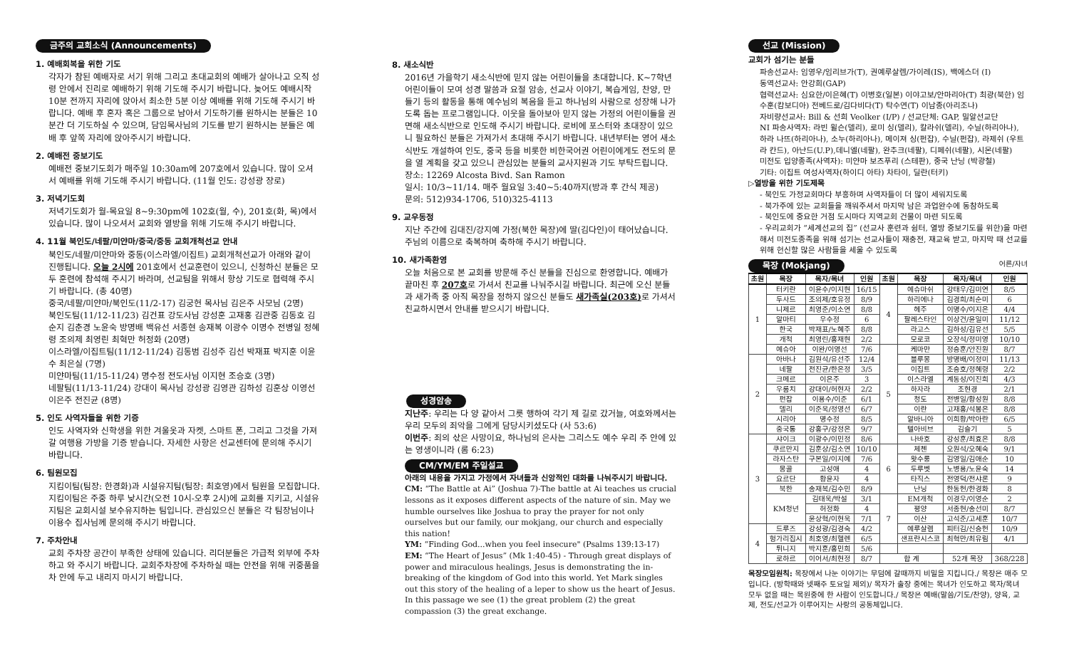금주의 교회소식 (Announcements)
1. 예배회복을 위한 기도
각자가 참된 예배자로 서기 위해 그리고 초대교회의 예배가 살아나고 오직 성령 안에서 진리로 예배하기 위해 기도해 주시기 바랍니다. 늦어도 예배시작 10분 전까지 자리에 앉아서 최소한 5분 이상 예배를 위해 기도해 주시기 바랍니다. 예배 후 혼자 혹은 그룹으로 남아서 기도하기를 원하시는 분들은 10분간 더 기도하실 수 있으며, 담임목사님의 기도를 받기 원하시는 분들은 예배 후 앞쪽 자리에 앉아주시기 바랍니다.
2. 예배전 중보기도
예배전 중보기도회가 매주일 10:30am에 207호에서 있습니다. 많이 오셔서 예배를 위해 기도해 주시기 바랍니다. (11월 인도: 강성광 장로)
3. 저녁기도회
저녁기도회가 월-목요일 8~9:30pm에 102호(월, 수), 201호(화, 목)에서 있습니다. 많이 나오셔서 교회와 열방을 위해 기도해 주시기 바랍니다.
4. 11월 북인도/네팔/미얀마/중국/중동 교회개척선교 안내
북인도/네팔/미얀마와 중동(이스라엘/이집트) 교회개척선교가 아래와 같이 진행됩니다. 오늘 2시에 201호에서 선교훈련이 있으니, 신청하신 분들은 모두 훈련에 참석해 주시기 바라며, 선교팀을 위해서 항상 기도로 협력해 주시기 바랍니다. (총 40명)
중국/네팔/미얀마/북인도(11/2-17) 김궁헌 목사님 김은주 사모님 (2명)
북인도팀(11/12-11/23) 김건표 강도사님 강성훈 고재홍 김관중 김동호 김순지 김춘경 노윤숙 방명배 백유선 서종현 송재복 이광수 이명수 전병일 정혜령 조의제 최영린 최혁만 허정화 (20명)
이스라엘/이집트팀(11/12-11/24) 김동범 김성주 김선 박재표 박지훈 이윤수 최은실 (7명)
미얀마팀(11/15-11/24) 명수정 전도사님 이지현 조승호 (3명)
네팔팀(11/13-11/24) 강대이 목사님 강성광 김영관 김하성 김훈상 이영선 이은주 전진균 (8명)
5. 인도 사역자들을 위한 기증
인도 사역자와 신학생을 위한 겨울옷과 자켓, 스마트 폰, 그리고 그것을 가져갈 여행용 가방을 기증 받습니다. 자세한 사항은 선교센터에 문의해 주시기 바랍니다.
6. 팀원모집
지킴이팀(팀장: 한경화)과 시설유지팀(팀장: 최호영)에서 팀원을 모집합니다. 지킴이팀은 주중 하루 낮시간(오전 10시-오후 2시)에 교회를 지키고, 시설유지팀은 교회시설 보수유지하는 팀입니다. 관심있으신 분들은 각 팀장님이나 이용수 집사님께 문의해 주시기 바랍니다.
7. 주차안내
교회 주차장 공간이 부족한 상태에 있습니다. 리더분들은 가급적 외부에 주차하고 와 주시기 바랍니다. 교회주차장에 주차하실 때는 안전을 위해 귀중품을 차 안에 두고 내리지 마시기 바랍니다.
8. 새소식반
2016년 가을학기 새소식반에 믿지 않는 어린이들을 초대합니다. K~7학년 어린이들이 모여 성경 말씀과 요절 암송, 선교사 이야기, 복습게임, 찬양, 만들기 등의 활동을 통해 예수님의 복음을 듣고 하나님의 사람으로 성장해 나가도록 돕는 프로그램입니다. 이웃을 돌아보아 믿지 않는 가정의 어린이들을 권면해 새소식반으로 인도해 주시기 바랍니다. 로비에 포스터와 초대장이 있으니 필요하신 분들은 가져가서 초대해 주시기 바랍니다. 내년부터는 영어 새소식반도 개설하여 인도, 중국 등을 비롯한 비한국어권 어린이에게도 전도의 문을 열 계획을 갖고 있으니 관심있는 분들의 교사지원과 기도 부탁드립니다.
장소: 12269 Alcosta Bivd. San Ramon
일시: 10/3~11/14. 매주 월요일 3:40~5:40까지(방과 후 간식 제공)
문의: 512)934-1706, 510)325-4113
9. 교우동정
지난 주간에 김대진/강지예 가정(북한 목장)에 딸(김다인)이 태어났습니다. 주님의 이름으로 축복하며 축하해 주시기 바랍니다.
10. 새가족환영
오늘 처음으로 본 교회를 방문해 주신 분들을 진심으로 환영합니다. 예배가 끝마친 후 207호로 가셔서 친교를 나눠주시길 바랍니다. 최근에 오신 분들과 새가족 중 아직 목장을 정하지 않으신 분들도 새가족실(203호) 로 가셔서 친교하시면서 안내를 받으시기 바랍니다.
성경암송
지난주: 우리는 다 양 같아서 그릇 행하여 각기 제 길로 갔거늘, 여호와께서는 우리 모두의 죄악을 그에게 담당시키셨도다 (사 53:6)
이번주: 죄의 삯은 사망이요, 하나님의 은사는 그리스도 예수 우리 주 안에 있는 영생이니라 (롬 6:23)
CM/YM/EM 주일설교
아래의 내용을 가지고 가정에서 자녀들과 신앙적인 대화를 나눠주시기 바랍니다.
CM: “The Battle at Ai” (Joshua 7)-The battle at Ai teaches us crucial lessons as it exposes different aspects of the nature of sin. May we humble ourselves like Joshua to pray the prayer for not only ourselves but our family, our mokjang, our church and especially this nation!
YM: “Finding God...when you feel insecure" (Psalms 139:13-17)
EM: “The Heart of Jesus” (Mk 1:40-45) - Through great displays of power and miraculous healings, Jesus is demonstrating the in-breaking of the kingdom of God into this world. Yet Mark singles out this story of the healing of a leper to show us the heart of Jesus. In this passage we see (1) the great problem (2) the great compassion (3) the great exchange.
선교 (Mission)
교회가 섬기는 분들
파송선교사: 임영우/임리브가(T), 권예루살렘/가이레(IS), 백에스더 (I)
동역선교사: 안강희(GAP)
협력선교사: 심요한/이은혜(T) 이병호(일본) 이야고보/안마리아(T) 최광(북한) 임수훈(캄보디아) 전베드로/김다비다(T) 탁수연(T) 이남종(아리조나)
자비량선교사: Bill & 선희 Veolker (I/P) / 선교단체: GAP, 밀알선교단
NI 파송사역자: 라빈 윌슨(델리), 로미 싱(델리), 칼라쉬(델리), 수닐(하리아나), 하라 나뜨(하리아나), 소누(하리아나), 메이져 싱(펀잡), 수닐(펀잡), 라제쉬 (우트라 칸드), 아난드(U.P),데니엘(네팔), 완추크(네팔), 디페쉬(네팔), 시몬(네팔)
미전도 입양종족(사역자): 미얀마 보즈푸리 (스테판), 중국 난닝 (박광철)
기타: 이집트 여성사역자(하이디 아타) 차타이, 딜란(터키)
▷열방을 위한 기도제목
- 북인도 가정교회마다 부흥하며 사역자들이 더 많이 세워지도록
- 북가주에 있는 교회들을 깨워주셔서 마지막 남은 과업완수에 동참하도록
- 북인도에 중요한 거점 도시마다 지역교회 건물이 마련 되도록
- 우리교회가 “세계선교의 집” (선교사 훈련과 쉼터, 열방 중보기도를 위한)을 마련해서 미전도종족을 위해 섬기는 선교사들이 재충전, 재교육 받고, 마지막 때 선교를 위해 헌신할 많은 사람들을 세울 수 있도록
목장 (Mokjang) 어른/자녀
| 초원 | 목장 | 목자/목녀 | 인원 | 초원 | 목장 | 목자/목녀 | 인원 |
| --- | --- | --- | --- | --- | --- | --- | --- |
| 1 | 터키란 | 이윤수/이지현 | 16/15 | 4 | 예슈마쉬 | 강태우/김미연 | 8/5 |
| | 두사드 | 조의제/호유정 | 8/9 | | 하리에나 | 김경희/최순미 | 6 |
| | 니제르 | 최영준/이소연 | 8/8 | | 헤주 | 이명수/이지은 | 4/4 |
| | 알마티 | 우수정 | 6 | | 팔레스타인 | 이상건/윤일미 | 11/12 |
| | 한국 | 박재표/노혜주 | 8/8 | | 라고스 | 김하성/김유선 | 5/5 |
| | 개척 | 최영린/홍재현 | 2/2 | | 모로코 | 오장석/정미영 | 10/10 |
| | 예슈아 | 이완/이영선 | 7/6 | 5 | 케마만 | 정승훈/안진원 | 8/7 |
| 2 | 아바나 | 김원석/유선주 | 12/4 | | 블루몽 | 방명배/이정미 | 11/13 |
| | 네팔 | 전진균/한은정 | 3/5 | | 이집트 | 조승호/정혜령 | 2/2 |
| | 크메르 | 이은주 | 3 | | 이스라엘 | 계동성/이진희 | 4/3 |
| | 우룸치 | 강대이/허현자 | 2/2 | | 하자라 | 조현경 | 2/1 |
| | 펀잡 | 이용수/이준 | 6/1 | | 청도 | 전병일/황성원 | 8/8 |
| | 델리 | 이준욱/정영선 | 6/7 | | 이란 | 고재홍/석봉은 | 8/8 |
| | 시리아 | 명수정 | 8/5 | | 알바니아 | 이희황/박아란 | 6/5 |
| | 중국통 | 강홍구/강정은 | 9/7 | | 텔아비브 | 김슬기 | 5 |
| 3 | 샤이크 | 이광수/이민정 | 8/6 | | 나바호 | 강성훈/최효은 | 8/8 |
| | 쿠르만지 | 김훈상/김소연 | 10/10 | 6 | 체첸 | 오원석/오혜숙 | 9/1 |
| | 라자스탄 | 구본일/이지예 | 7/6 | | 왓수룽 | 김영일/김애순 | 10 |
| | 몽골 | 고성애 | 4 | | 두루벳 | 노병용/노윤숙 | 14 |
| | 요르단 | 황윤자 | 4 | | 타직스 | 전영덕/전샤론 | 9 |
| | 북한 | 송재복/김수민 | 8/9 | | 난닝 | 한동헌/한경화 | 8 |
| | KM청년 | 김태욱/박설 | 3/1 | 7 | EM개척 | 이경우/이영순 | 2 |
| | | 허정화 | 4 | | 평양 | 서종현/송선미 | 8/7 |
| | | 윤상혁/이현욱 | 7/1 | | 이산 | 고석준/고세훈 | 10/7 |
| 4 | 드루즈 | 강성광/김경숙 | 4/2 | | 예루살렘 | 피터김/신승헌 | 10/9 |
| | 헝가리집시 | 최호영/최헬렌 | 6/5 | | 샌프란시스코 | 최혁만/최유림 | 4/1 |
| | 튀니지 | 박지훈/홍민희 | 5/6 | | | | |
| | 로하르 | 이어서/최현정 | 8/7 | 합 계 | | 52개 목장 | 368/228 |
목장모임원칙: 목장에서 나눈 이야기는 무덤에 갈때까지 비밀을 지킵니다./ 목장은 매주 모입니다. (방학때와 넷째주 토요일 제외)/ 목자가 출장 중에는 목녀가 인도하고 목자/목녀 모두 없을 때는 목원중에 한 사람이 인도합니다./ 목장은 예배(말씀/기도/찬양), 양육, 교제, 전도/선교가 이루어지는 사랑의 공동체입니다.